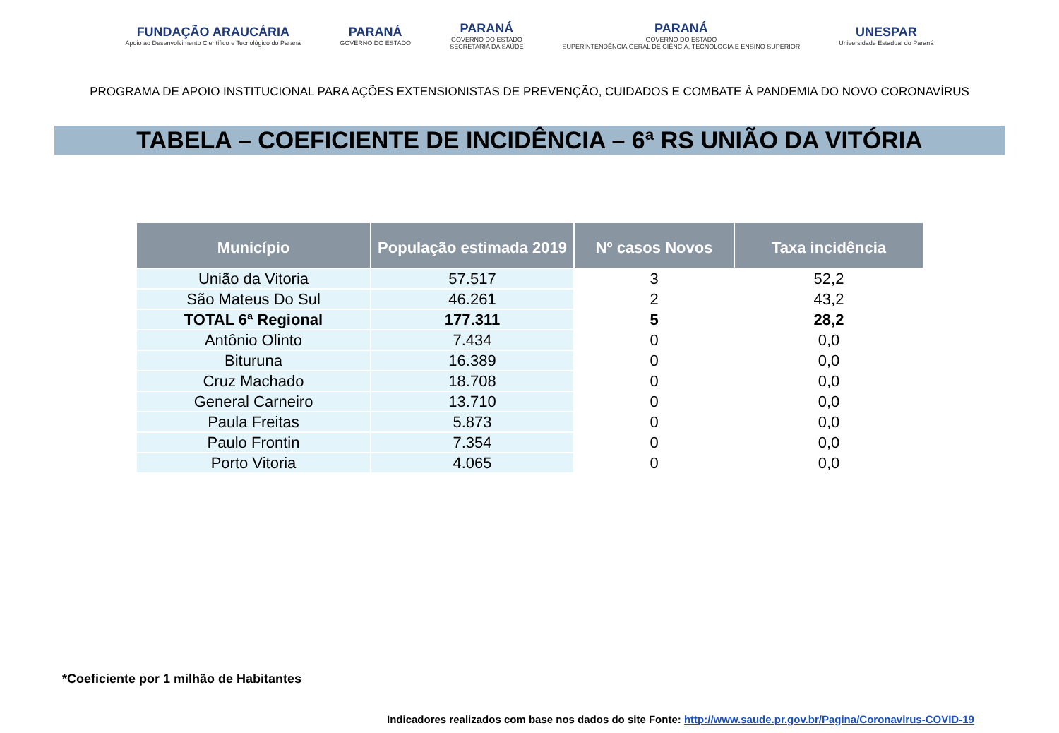FUNDAÇÃO ARAUCÁRIA
Apoio ao Desenvolvimento Científico e Tecnológico do Paraná
PARANÁ
GOVERNO DO ESTADO
PARANÁ
GOVERNO DO ESTADO
SECRETARIA DA SAÚDE
PARANÁ
GOVERNO DO ESTADO
SUPERINTENDÊNCIA GERAL DE CIÊNCIA, TECNOLOGIA E ENSINO SUPERIOR
UNESPAR
Universidade Estadual do Paraná
PROGRAMA DE APOIO INSTITUCIONAL PARA AÇÕES EXTENSIONISTAS DE PREVENÇÃO, CUIDADOS E COMBATE À PANDEMIA DO NOVO CORONAVÍRUS
TABELA – COEFICIENTE DE INCIDÊNCIA – 6ª RS UNIÃO DA VITÓRIA
| Município | População estimada 2019 | Nº casos Novos | Taxa incidência |
| --- | --- | --- | --- |
| União da Vitoria | 57.517 | 3 | 52,2 |
| São Mateus Do Sul | 46.261 | 2 | 43,2 |
| TOTAL 6ª Regional | 177.311 | 5 | 28,2 |
| Antônio Olinto | 7.434 | 0 | 0,0 |
| Bituruna | 16.389 | 0 | 0,0 |
| Cruz Machado | 18.708 | 0 | 0,0 |
| General Carneiro | 13.710 | 0 | 0,0 |
| Paula Freitas | 5.873 | 0 | 0,0 |
| Paulo Frontin | 7.354 | 0 | 0,0 |
| Porto Vitoria | 4.065 | 0 | 0,0 |
*Coeficiente por 1 milhão de Habitantes
Indicadores realizados com base nos dados do site Fonte: http://www.saude.pr.gov.br/Pagina/Coronavirus-COVID-19